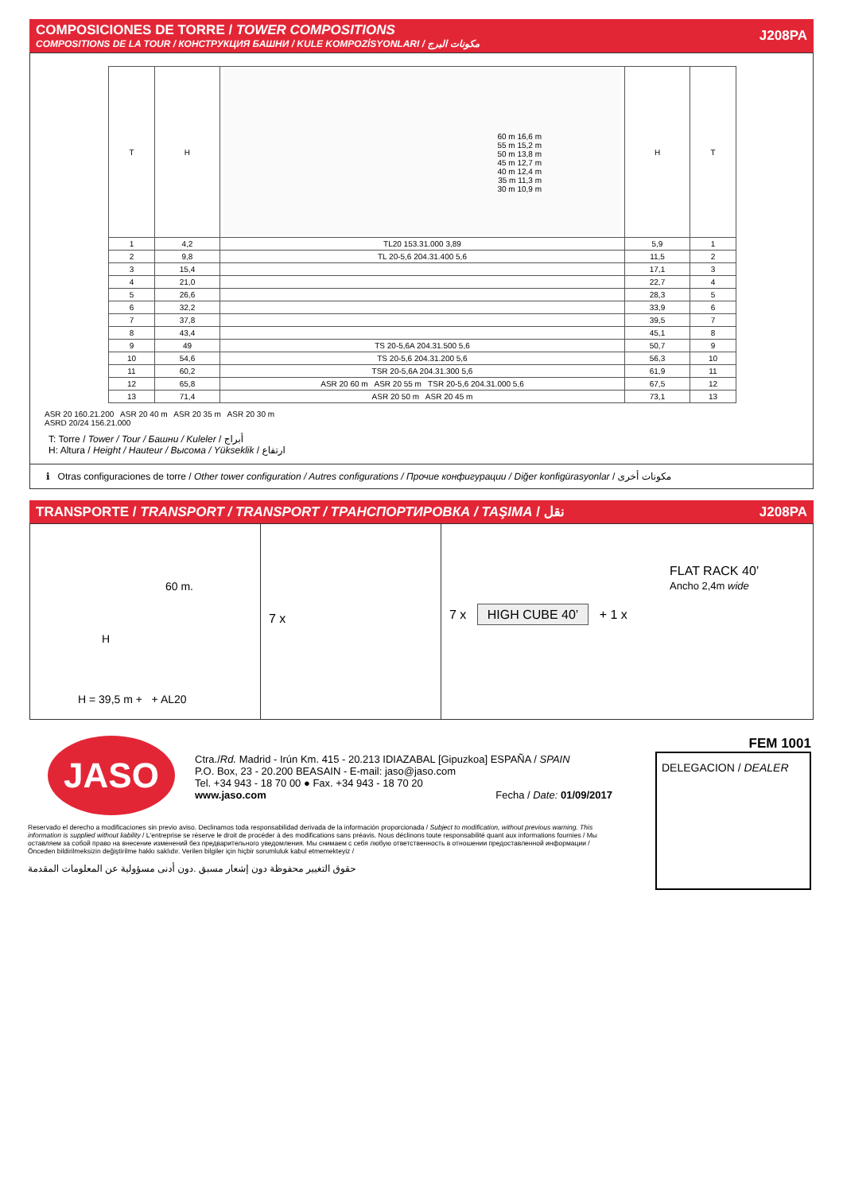COMPOSICIONES DE TORRE / TOWER COMPOSITIONS
COMPOSITIONS DE LA TOUR / КОНСТРУКЦИЯ БАШНИ / KULE KOMPOZİSYONLARI / مكونات البرج
J208PA
| T | H | 60 m 16,6 m 55 m 15,2 m 50 m 13,8 m 45 m 12,7 m 40 m 12,4 m 35 m 11,3 m 30 m 10,9 m | H | T |
| --- | --- | --- | --- | --- |
| 1 | 4,2 | TL20 153.31.000 3,89 | 5,9 | 1 |
| 2 | 9,8 | TL 20-5,6 204.31.400 5,6 | 11,5 | 2 |
| 3 | 15,4 | | 17,1 | 3 |
| 4 | 21,0 | | 22,7 | 4 |
| 5 | 26,6 | | 28,3 | 5 |
| 6 | 32,2 | | 33,9 | 6 |
| 7 | 37,8 | | 39,5 | 7 |
| 8 | 43,4 | | 45,1 | 8 |
| 9 | 49 | TS 20-5,6A 204.31.500 5,6 | 50,7 | 9 |
| 10 | 54,6 | TS 20-5,6 204.31.200 5,6 | 56,3 | 10 |
| 11 | 60,2 | TSR 20-5,6A 204.31.300 5,6 | 61,9 | 11 |
| 12 | 65,8 | ASR 20 60 m ASR 20 55 m TSR 20-5,6 204.31.000 5,6 | 67,5 | 12 |
| 13 | 71,4 | ASR 20 50 m ASR 20 45 m | 73,1 | 13 |
ASR 20 160.21.200 ASR 20 40 m ASR 20 35 m ASR 20 30 m
ASRD 20/24 156.21.000
T: Torre / Tower / Tour / Башни / Kuleler / أبراج
H: Altura / Height / Hauteur / Высома / Yükseklik / ارتفاع
ℹ Otras configuraciones de torre / Other tower configuration / Autres configurations / Прочие конфигурации / Diğer konfigürasyonlar / مكونات أخرى
TRANSPORTE / TRANSPORT / TRANSPORT / ТРАНСПОРТИРОВКА / TAŞIMA / نقل J208PA
60 m.
H
H = 39,5 m + + AL20
7 x
7 x HIGH CUBE 40’ + 1 x
FLAT RACK 40’
Ancho 2,4m wide
JASO
Ctra./Rd. Madrid - Irún Km. 415 - 20.213 IDIAZABAL [Gipuzkoa] ESPAÑA / SPAIN
P.O. Box, 23 - 20.200 BEASAIN - E-mail: jaso@jaso.com
Tel. +34 943 - 18 70 00 ● Fax. +34 943 - 18 70 20
www.jaso.com Fecha / Date: 01/09/2017
Reservado el derecho a modificaciones sin previo aviso. Declinamos toda responsabilidad derivada de la información proporcionada / Subject to modification, without previous warning. This information is supplied without liability / L'entreprise se réserve le droit de procéder à des modifications sans préavis. Nous déclinons toute responsabilité quant aux informations fournies / Мы оставляем за собой право на внесение изменений без предварительного уведомления. Мы снимаем с себя любую ответственность в отношении предоставленной информации / Önceden bildirilmeksizin değiştirilme hakkı saklıdır. Verilen bilgiler için hiçbir sorumluluk kabul etmemekteyiz /
حقوق التغيير محفوظة دون إشعار مسبق .دون أدنى مسؤولية عن المعلومات المقدمة
FEM 1001
DELEGACION / DEALER